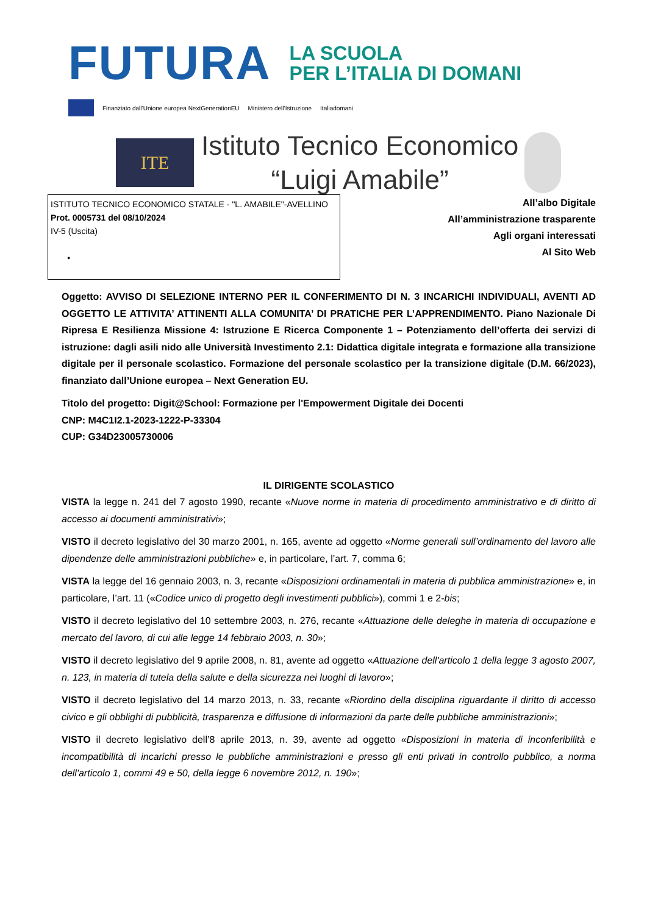FUTURA
LA SCUOLA
PER L’ITALIA DI DOMANI
Finanziato dall’Unione europea NextGenerationEU Ministero dell’Istruzione Italiadomani
ITE
Istituto Tecnico Economico
“Luigi Amabile”
ISTITUTO TECNICO ECONOMICO STATALE - "L. AMABILE"-AVELLINO
Prot. 0005731 del 08/10/2024
IV-5 (Uscita)
•
All’albo Digitale
All’amministrazione trasparente
Agli organi interessati
Al Sito Web
Oggetto: AVVISO DI SELEZIONE INTERNO PER IL CONFERIMENTO DI N. 3 INCARICHI INDIVIDUALI, AVENTI AD OGGETTO LE ATTIVITA’ ATTINENTI ALLA COMUNITA’ DI PRATICHE PER L’APPRENDIMENTO. Piano Nazionale Di Ripresa E Resilienza Missione 4: Istruzione E Ricerca Componente 1 – Potenziamento dell’offerta dei servizi di istruzione: dagli asili nido alle Università Investimento 2.1: Didattica digitale integrata e formazione alla transizione digitale per il personale scolastico. Formazione del personale scolastico per la transizione digitale (D.M. 66/2023), finanziato dall’Unione europea – Next Generation EU.
Titolo del progetto: Digit@School: Formazione per l'Empowerment Digitale dei Docenti
CNP: M4C1I2.1-2023-1222-P-33304
CUP: G34D23005730006
IL DIRIGENTE SCOLASTICO
VISTA la legge n. 241 del 7 agosto 1990, recante «Nuove norme in materia di procedimento amministrativo e di diritto di accesso ai documenti amministrativi»;
VISTO il decreto legislativo del 30 marzo 2001, n. 165, avente ad oggetto «Norme generali sull’ordinamento del lavoro alle dipendenze delle amministrazioni pubbliche» e, in particolare, l’art. 7, comma 6;
VISTA la legge del 16 gennaio 2003, n. 3, recante «Disposizioni ordinamentali in materia di pubblica amministrazione» e, in particolare, l’art. 11 («Codice unico di progetto degli investimenti pubblici»), commi 1 e 2-bis;
VISTO il decreto legislativo del 10 settembre 2003, n. 276, recante «Attuazione delle deleghe in materia di occupazione e mercato del lavoro, di cui alle legge 14 febbraio 2003, n. 30»;
VISTO il decreto legislativo del 9 aprile 2008, n. 81, avente ad oggetto «Attuazione dell'articolo 1 della legge 3 agosto 2007, n. 123, in materia di tutela della salute e della sicurezza nei luoghi di lavoro»;
VISTO il decreto legislativo del 14 marzo 2013, n. 33, recante «Riordino della disciplina riguardante il diritto di accesso civico e gli obblighi di pubblicità, trasparenza e diffusione di informazioni da parte delle pubbliche amministrazioni»;
VISTO il decreto legislativo dell’8 aprile 2013, n. 39, avente ad oggetto «Disposizioni in materia di inconferibilità e incompatibilità di incarichi presso le pubbliche amministrazioni e presso gli enti privati in controllo pubblico, a norma dell'articolo 1, commi 49 e 50, della legge 6 novembre 2012, n. 190»;